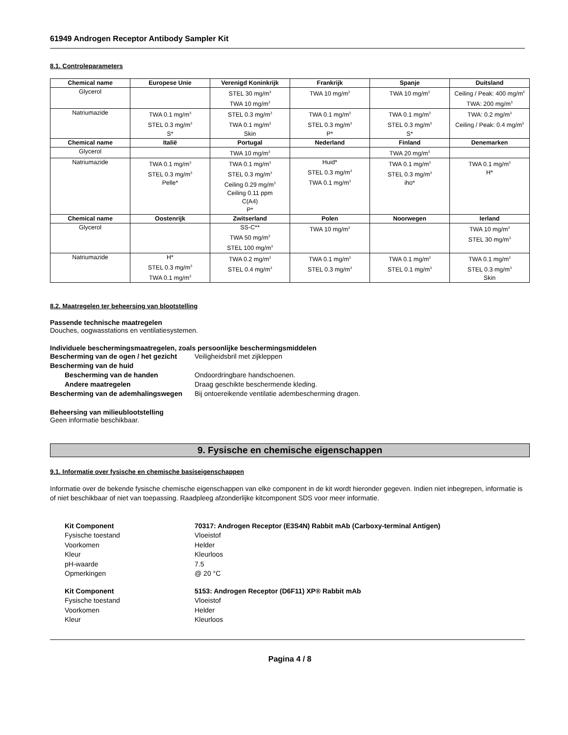61949 Androgen Receptor Antibody Sampler Kit
8.1. Controleparameters
| Chemical name | Europese Unie | Verenigd Koninkrijk | Frankrijk | Spanje | Duitsland |
| --- | --- | --- | --- | --- | --- |
| Glycerol | | STEL 30 mg/m<sup>3</sup> TWA 10 mg/m<sup>3</sup> | TWA 10 mg/m<sup>3</sup> | TWA 10 mg/m<sup>3</sup> | Ceiling / Peak: 400 mg/m<sup>3</sup> TWA: 200 mg/m<sup>3</sup> |
| Natriumazide | TWA 0.1 mg/m<sup>3</sup> STEL 0.3 mg/m<sup>3</sup> S* | STEL 0.3 mg/m<sup>3</sup> TWA 0.1 mg/m<sup>3</sup> Skin | TWA 0.1 mg/m<sup>3</sup> STEL 0.3 mg/m<sup>3</sup> P* | TWA 0.1 mg/m<sup>3</sup> STEL 0.3 mg/m<sup>3</sup> S* | TWA: 0.2 mg/m<sup>3</sup> Ceiling / Peak: 0.4 mg/m<sup>3</sup> |
| Chemical name | Italië | Portugal | Nederland | Finland | Denemarken |
| Glycerol | | TWA 10 mg/m<sup>3</sup> | | TWA 20 mg/m<sup>3</sup> | |
| Natriumazide | TWA 0.1 mg/m<sup>3</sup> STEL 0.3 mg/m<sup>3</sup> Pelle* | TWA 0.1 mg/m<sup>3</sup> STEL 0.3 mg/m<sup>3</sup> Ceiling 0.29 mg/m<sup>3</sup> Ceiling 0.11 ppm C(A4) P* | Huid* STEL 0.3 mg/m<sup>3</sup> TWA 0.1 mg/m<sup>3</sup> | TWA 0.1 mg/m<sup>3</sup> STEL 0.3 mg/m<sup>3</sup> iho* | TWA 0.1 mg/m<sup>3</sup> H* |
| Chemical name | Oostenrijk | Zwitserland | Polen | Noorwegen | Ierland |
| Glycerol | | SS-C** TWA 50 mg/m<sup>3</sup> STEL 100 mg/m<sup>3</sup> | TWA 10 mg/m<sup>3</sup> | | TWA 10 mg/m<sup>3</sup> STEL 30 mg/m<sup>3</sup> |
| Natriumazide | H* STEL 0.3 mg/m<sup>3</sup> TWA 0.1 mg/m<sup>3</sup> | TWA 0.2 mg/m<sup>3</sup> STEL 0.4 mg/m<sup>3</sup> | TWA 0.1 mg/m<sup>3</sup> STEL 0.3 mg/m<sup>3</sup> | TWA 0.1 mg/m<sup>3</sup> STEL 0.1 mg/m<sup>3</sup> | TWA 0.1 mg/m<sup>3</sup> STEL 0.3 mg/m<sup>3</sup> Skin |
8.2. Maatregelen ter beheersing van blootstelling
Passende technische maatregelen
Douches, oogwasstations en ventilatiesystemen.
Individuele beschermingsmaatregelen, zoals persoonlijke beschermingsmiddelen
Bescherming van de ogen / het gezicht
Veiligheidsbril met zijkleppen
Bescherming van de huid
Bescherming van de handen
Ondoordringbare handschoenen.
Andere maatregelen
Draag geschikte beschermende kleding.
Bescherming van de ademhalingswegen
Bij ontoereikende ventilatie adembescherming dragen.
Beheersing van milieublootstelling
Geen informatie beschikbaar.
9. Fysische en chemische eigenschappen
9.1. Informatie over fysische en chemische basiseigenschappen
Informatie over de bekende fysische chemische eigenschappen van elke component in de kit wordt hieronder gegeven. Indien niet inbegrepen, informatie is of niet beschikbaar of niet van toepassing. Raadpleeg afzonderlijke kitcomponent SDS voor meer informatie.
Kit Component
70317: Androgen Receptor (E3S4N) Rabbit mAb (Carboxy-terminal Antigen)
Fysische toestand
Vloeistof
Voorkomen
Helder
Kleur
Kleurloos
pH-waarde
7.5
Opmerkingen
@ 20 °C
Kit Component
5153: Androgen Receptor (D6F11) XP® Rabbit mAb
Fysische toestand
Vloeistof
Voorkomen
Helder
Kleur
Kleurloos
Pagina 4 / 8